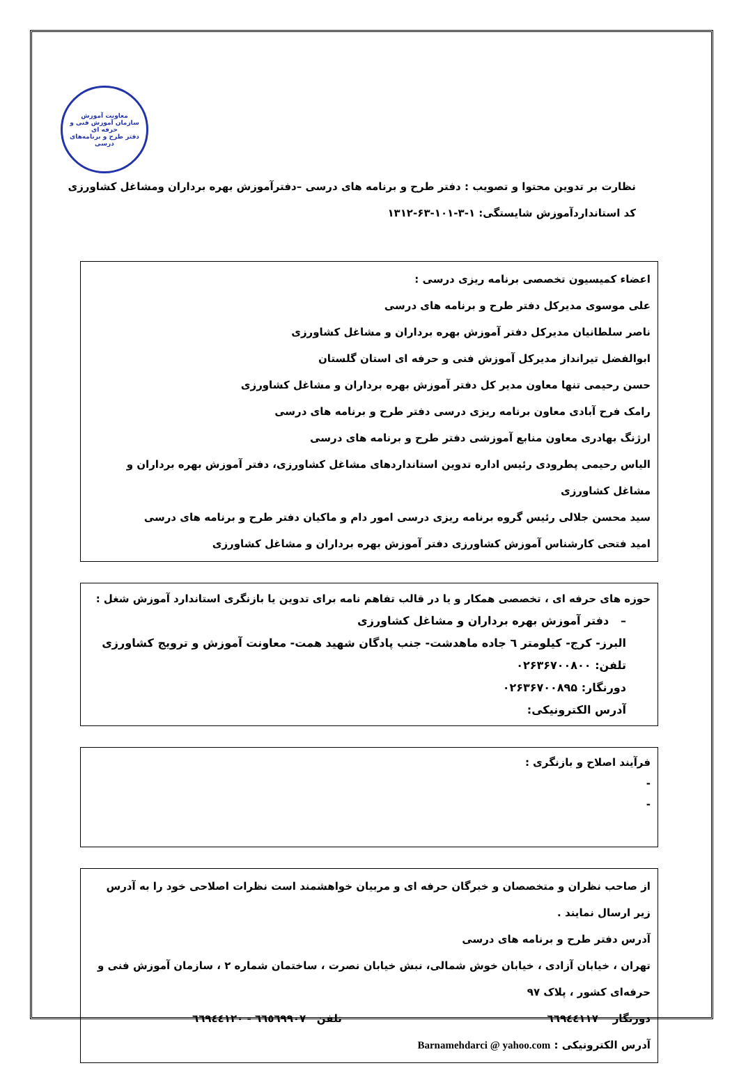معاونت آموزش
سازمان آموزش فنی و حرفه ای
دفتر طرح و برنامه‌های درسی
نظارت بر تدوین محتوا و تصویب : دفتر طرح و برنامه های درسی –دفترآموزش بهره برداران ومشاغل کشاورزی
کد استانداردآموزش شایستگی: ۱-۳-۱۰۱-۶۳-۱۳۱۲
اعضاء کمیسیون تخصصی برنامه ریزی درسی :
علی موسوی مدیرکل دفتر طرح و برنامه های درسی
ناصر سلطانیان مدیرکل دفتر آموزش بهره برداران و مشاغل کشاورزی
ابوالفضل تیرانداز مدیرکل آموزش فنی و حرفه ای استان گلستان
حسن رحیمی تنها معاون مدیر کل دفتر آموزش بهره برداران و مشاغل کشاورزی
رامک فرح آبادی معاون برنامه ریزی درسی دفتر طرح و برنامه های درسی
ارژنگ بهادری معاون منابع آموزشی دفتر طرح و برنامه های درسی
الیاس رحیمی پطرودی رئیس اداره تدوین استانداردهای مشاغل کشاورزی، دفتر آموزش بهره برداران و مشاغل کشاورزی
سید محسن جلالی رئیس گروه برنامه ریزی درسی امور دام و ماکیان دفتر طرح و برنامه های درسی
امید فتحی کارشناس آموزش کشاورزی دفتر آموزش بهره برداران و مشاغل کشاورزی
حوزه های حرفه ای ، تخصصی همکار و یا در قالب تفاهم نامه برای تدوین یا بازنگری استاندارد آموزش شغل :
– دفتر آموزش بهره برداران و مشاغل کشاورزی
البرز- کرج- کیلومتر ٦ جاده ماهدشت- جنب پادگان شهید همت- معاونت آموزش و ترویج کشاورزی
تلفن: ۰۲۶۳۶۷۰۰۸۰۰
دورنگار: ۰۲۶۳۶۷۰۰۸۹۵
آدرس الکترونیکی:
فرآیند اصلاح و بازنگری :
-
-
از صاحب نظران و متخصصان و خبرگان حرفه ای و مربیان خواهشمند است نظرات اصلاحی خود را به آدرس زیر ارسال نمایند .
آدرس دفتر طرح و برنامه های درسی
تهران ، خیابان آزادی ، خیابان خوش شمالی، نبش خیابان نصرت ، ساختمان شماره ۲ ، سازمان آموزش فنی و حرفه‌ای کشور ، پلاک ۹۷
دورنگار ٦٦٩٤٤١١٧ تلفن ٦٦٥٦٩٩٠٧ - ٦٦٩٤٤١٢٠
آدرس الکترونیکی : Barnamehdarci @ yahoo.com